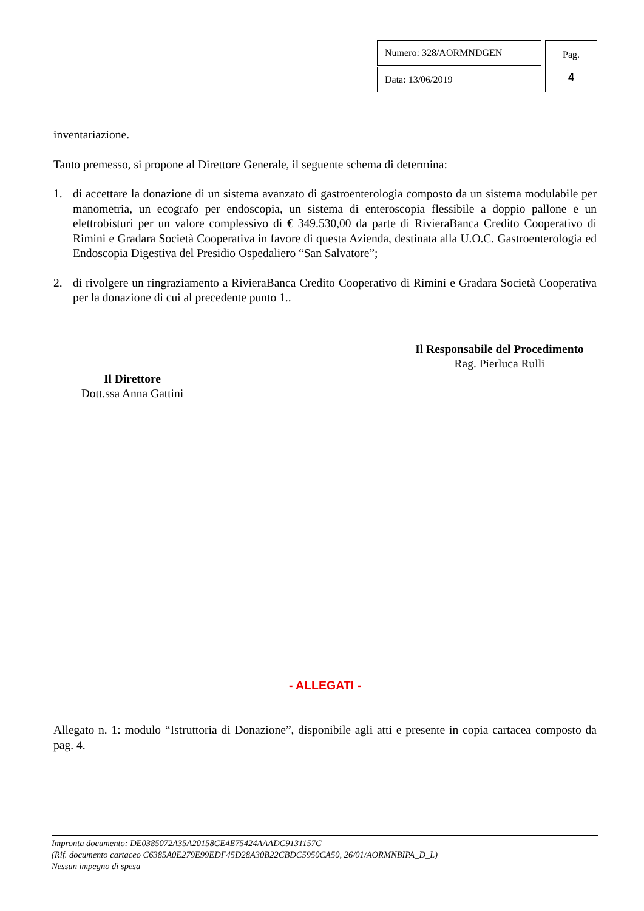| Numero: 328/AORMNDGEN | Pag. 4 |
| Data: 13/06/2019 | |
inventariazione.
Tanto premesso, si propone al Direttore Generale, il seguente schema di determina:
1. di accettare la donazione di un sistema avanzato di gastroenterologia composto da un sistema modulabile per manometria, un ecografo per endoscopia, un sistema di enteroscopia flessibile a doppio pallone e un elettrobisturi per un valore complessivo di € 349.530,00 da parte di RivieraBanca Credito Cooperativo di Rimini e Gradara Società Cooperativa in favore di questa Azienda, destinata alla U.O.C. Gastroenterologia ed Endoscopia Digestiva del Presidio Ospedaliero “San Salvatore”;
2. di rivolgere un ringraziamento a RivieraBanca Credito Cooperativo di Rimini e Gradara Società Cooperativa per la donazione di cui al precedente punto 1..
Il Responsabile del Procedimento
Rag. Pierluca Rulli
Il Direttore
Dott.ssa Anna Gattini
- ALLEGATI -
Allegato n. 1: modulo “Istruttoria di Donazione”, disponibile agli atti e presente in copia cartacea composto da pag. 4.
Impronta documento: DE0385072A35A20158CE4E75424AAADC9131157C
(Rif. documento cartaceo C6385A0E279E99EDF45D28A30B22CBDC5950CA50, 26/01/AORMNBIPA_D_L)
Nessun impegno di spesa